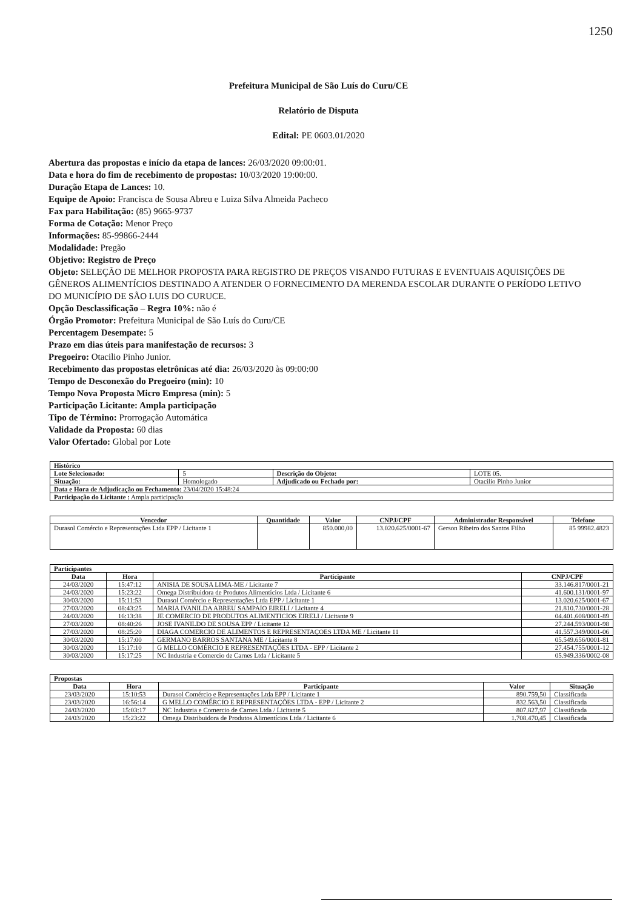1250
Prefeitura Municipal de São Luís do Curu/CE
Relatório de Disputa
Edital: PE 0603.01/2020
Abertura das propostas e início da etapa de lances: 26/03/2020 09:00:01.
Data e hora do fim de recebimento de propostas: 10/03/2020 19:00:00.
Duração Etapa de Lances: 10.
Equipe de Apoio: Francisca de Sousa Abreu e Luiza Silva Almeida Pacheco
Fax para Habilitação: (85) 9665-9737
Forma de Cotação: Menor Preço
Informações: 85-99866-2444
Modalidade: Pregão
Objetivo: Registro de Preço
Objeto: SELEÇÃO DE MELHOR PROPOSTA PARA REGISTRO DE PREÇOS VISANDO FUTURAS E EVENTUAIS AQUISIÇÕES DE GÊNEROS ALIMENTÍCIOS DESTINADO A ATENDER O FORNECIMENTO DA MERENDA ESCOLAR DURANTE O PERÍODO LETIVO DO MUNICÍPIO DE SÃO LUIS DO CURUCE.
Opção Desclassificação – Regra 10%: não é
Órgão Promotor: Prefeitura Municipal de São Luís do Curu/CE
Percentagem Desempate: 5
Prazo em dias úteis para manifestação de recursos: 3
Pregoeiro: Otacilio Pinho Junior.
Recebimento das propostas eletrônicas até dia: 26/03/2020 às 09:00:00
Tempo de Desconexão do Pregoeiro (min): 10
Tempo Nova Proposta Micro Empresa (min): 5
Participação Licitante: Ampla participação
Tipo de Término: Prorrogação Automática
Validade da Proposta: 60 dias
Valor Ofertado: Global por Lote
| Histórico | | | |
| --- | --- | --- | --- |
| Lote Selecionado: | 5 | Descrição do Objeto: | LOTE 05. |
| Situação: | Homologado | Adjudicado ou Fechado por: | Otacilio Pinho Junior |
| Data e Hora de Adjudicação ou Fechamento: 23/04/2020 15:48:24 | | | |
| Participação do Licitante : Ampla participação | | | |
| Vencedor | Quantidade | Valor | CNPJ/CPF | Administrador Responsável | Telefone |
| --- | --- | --- | --- | --- | --- |
| Durasol Comércio e Representações Ltda EPP / Licitante 1 | | 850.000,00 | 13.020.625/0001-67 | Gerson Ribeiro dos Santos Filho | 85 99982.4823 |
| Participantes | | | |
| --- | --- | --- | --- |
| Data | Hora | Participante | CNPJ/CPF |
| 24/03/2020 | 15:47:12 | ANISIA DE SOUSA LIMA-ME / Licitante 7 | 33.146.817/0001-21 |
| 24/03/2020 | 15:23:22 | Omega Distribuidora de Produtos Alimentícios Ltda / Licitante 6 | 41.600.131/0001-97 |
| 30/03/2020 | 15:11:53 | Durasol Comércio e Representações Ltda EPP / Licitante 1 | 13.020.625/0001-67 |
| 27/03/2020 | 08:43:25 | MARIA IVANILDA ABREU SAMPAIO EIRELI / Licitante 4 | 21.810.730/0001-28 |
| 24/03/2020 | 16:13:38 | JE COMERCIO DE PRODUTOS ALIMENTICIOS EIRELI / Licitante 9 | 04.401.608/0001-89 |
| 27/03/2020 | 08:40:26 | JOSE IVANILDO DE SOUSA EPP / Licitante 12 | 27.244.593/0001-98 |
| 27/03/2020 | 08:25:20 | DIAGA COMERCIO DE ALIMENTOS E REPRESENTAÇOES LTDA ME / Licitante 11 | 41.557.349/0001-06 |
| 30/03/2020 | 15:17:00 | GERMANO BARROS SANTANA ME / Licitante 8 | 05.549.656/0001-81 |
| 30/03/2020 | 15:17:10 | G MELLO COMÉRCIO E REPRESENTAÇÕES LTDA - EPP / Licitante 2 | 27.454.755/0001-12 |
| 30/03/2020 | 15:17:25 | NC Industria e Comercio de Carnes Ltda / Licitante 5 | 05.949.336/0002-08 |
| Propostas | | | | |
| --- | --- | --- | --- | --- |
| Data | Hora | Participante | Valor | Situação |
| 23/03/2020 | 15:10:53 | Durasol Comércio e Representações Ltda EPP / Licitante 1 | 890.759,50 | Classificada |
| 23/03/2020 | 16:56:14 | G MELLO COMÉRCIO E REPRESENTAÇÕES LTDA - EPP / Licitante 2 | 832.563,50 | Classificada |
| 24/03/2020 | 15:03:17 | NC Industria e Comercio de Carnes Ltda / Licitante 5 | 807.827,97 | Classificada |
| 24/03/2020 | 15:23:22 | Omega Distribuidora de Produtos Alimentícios Ltda / Licitante 6 | 1.708.470,45 | Classificada |